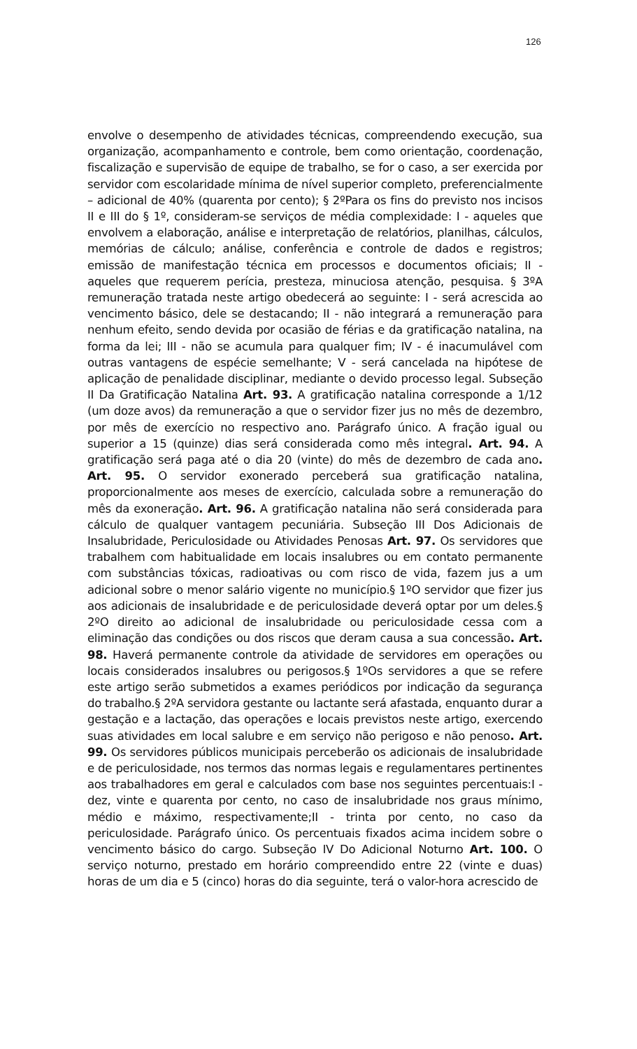126
envolve o desempenho de atividades técnicas, compreendendo execução, sua organização, acompanhamento e controle, bem como orientação, coordenação, fiscalização e supervisão de equipe de trabalho, se for o caso, a ser exercida por servidor com escolaridade mínima de nível superior completo, preferencialmente – adicional de 40% (quarenta por cento); § 2ºPara os fins do previsto nos incisos II e III do § 1º, consideram-se serviços de média complexidade: I - aqueles que envolvem a elaboração, análise e interpretação de relatórios, planilhas, cálculos, memórias de cálculo; análise, conferência e controle de dados e registros; emissão de manifestação técnica em processos e documentos oficiais; II - aqueles que requerem perícia, presteza, minuciosa atenção, pesquisa. § 3ºA remuneração tratada neste artigo obedecerá ao seguinte: I - será acrescida ao vencimento básico, dele se destacando; II - não integrará a remuneração para nenhum efeito, sendo devida por ocasião de férias e da gratificação natalina, na forma da lei; III - não se acumula para qualquer fim; IV - é inacumulável com outras vantagens de espécie semelhante; V - será cancelada na hipótese de aplicação de penalidade disciplinar, mediante o devido processo legal. Subseção II Da Gratificação Natalina Art. 93. A gratificação natalina corresponde a 1/12 (um doze avos) da remuneração a que o servidor fizer jus no mês de dezembro, por mês de exercício no respectivo ano. Parágrafo único. A fração igual ou superior a 15 (quinze) dias será considerada como mês integral. Art. 94. A gratificação será paga até o dia 20 (vinte) do mês de dezembro de cada ano. Art. 95. O servidor exonerado perceberá sua gratificação natalina, proporcionalmente aos meses de exercício, calculada sobre a remuneração do mês da exoneração. Art. 96. A gratificação natalina não será considerada para cálculo de qualquer vantagem pecuniária. Subseção III Dos Adicionais de Insalubridade, Periculosidade ou Atividades Penosas Art. 97. Os servidores que trabalhem com habitualidade em locais insalubres ou em contato permanente com substâncias tóxicas, radioativas ou com risco de vida, fazem jus a um adicional sobre o menor salário vigente no município.§ 1ºO servidor que fizer jus aos adicionais de insalubridade e de periculosidade deverá optar por um deles.§ 2ºO direito ao adicional de insalubridade ou periculosidade cessa com a eliminação das condições ou dos riscos que deram causa a sua concessão. Art. 98. Haverá permanente controle da atividade de servidores em operações ou locais considerados insalubres ou perigosos.§ 1ºOs servidores a que se refere este artigo serão submetidos a exames periódicos por indicação da segurança do trabalho.§ 2ºA servidora gestante ou lactante será afastada, enquanto durar a gestação e a lactação, das operações e locais previstos neste artigo, exercendo suas atividades em local salubre e em serviço não perigoso e não penoso. Art. 99. Os servidores públicos municipais perceberão os adicionais de insalubridade e de periculosidade, nos termos das normas legais e regulamentares pertinentes aos trabalhadores em geral e calculados com base nos seguintes percentuais:I - dez, vinte e quarenta por cento, no caso de insalubridade nos graus mínimo, médio e máximo, respectivamente;II - trinta por cento, no caso da periculosidade. Parágrafo único. Os percentuais fixados acima incidem sobre o vencimento básico do cargo. Subseção IV Do Adicional Noturno Art. 100. O serviço noturno, prestado em horário compreendido entre 22 (vinte e duas) horas de um dia e 5 (cinco) horas do dia seguinte, terá o valor-hora acrescido de